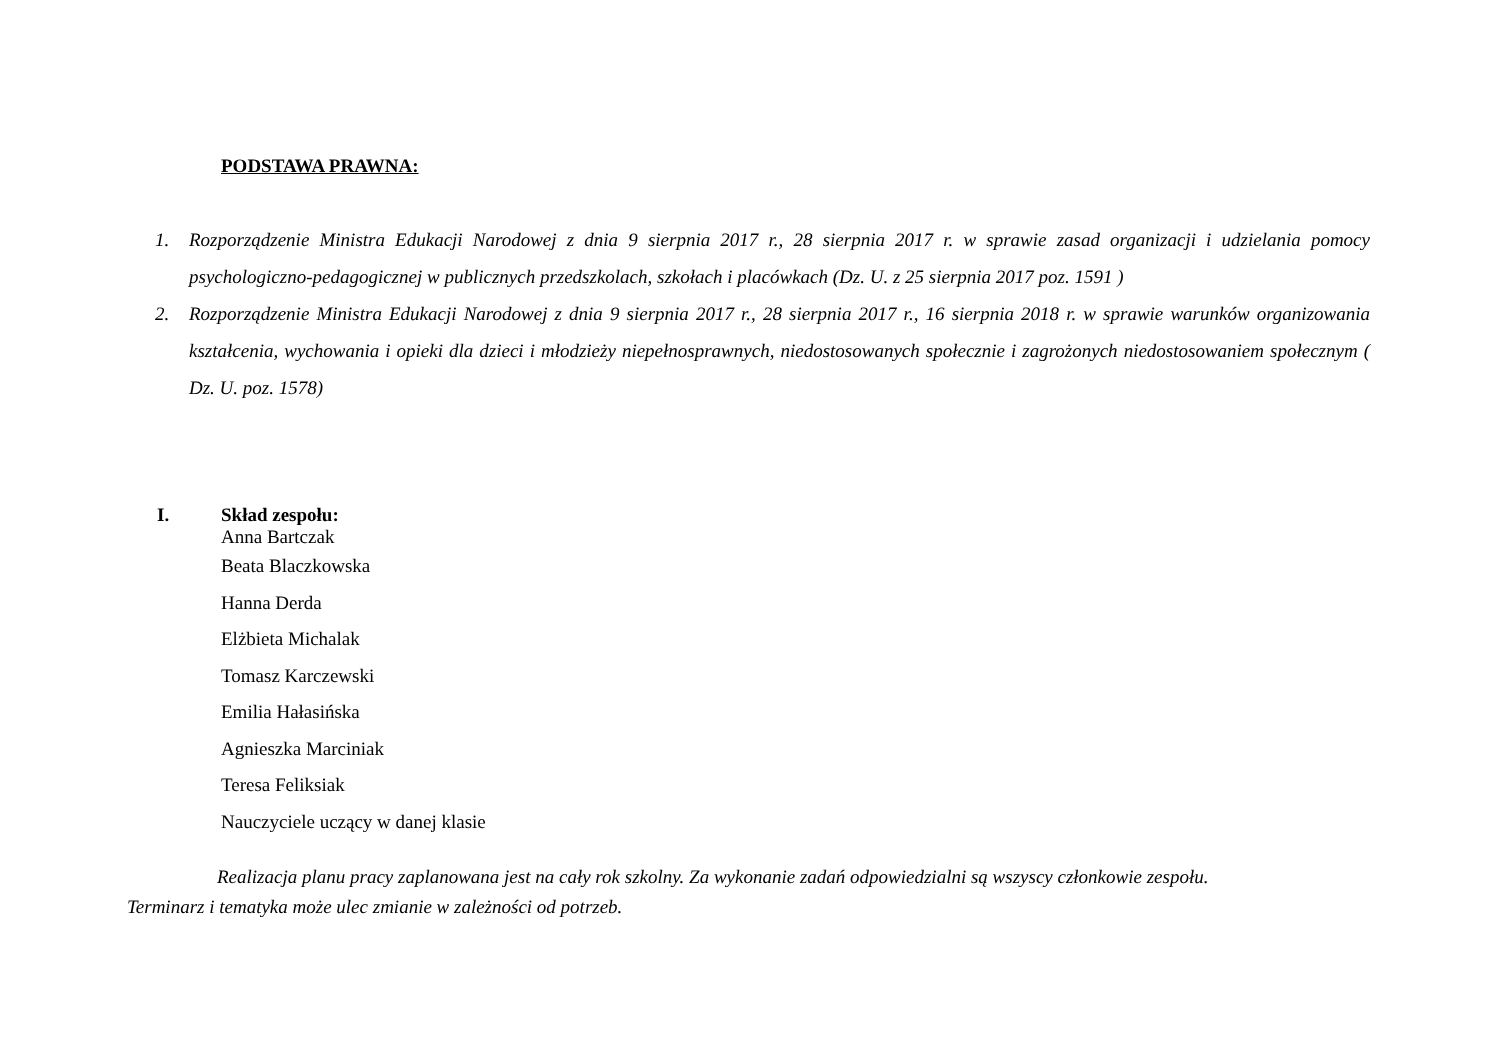PODSTAWA PRAWNA:
1. Rozporządzenie Ministra Edukacji Narodowej z dnia 9 sierpnia 2017 r., 28 sierpnia 2017 r. w sprawie zasad organizacji i udzielania pomocy psychologiczno-pedagogicznej w publicznych przedszkolach, szkołach i placówkach (Dz. U. z 25 sierpnia 2017 poz. 1591 )
2. Rozporządzenie Ministra Edukacji Narodowej z dnia 9 sierpnia 2017 r., 28 sierpnia 2017 r., 16 sierpnia 2018 r. w sprawie warunków organizowania kształcenia, wychowania i opieki dla dzieci i młodzieży niepełnosprawnych, niedostosowanych społecznie i zagrożonych niedostosowaniem społecznym ( Dz. U. poz. 1578)
I. Skład zespołu:
Anna Bartczak
Beata Blaczkowska
Hanna Derda
Elżbieta Michalak
Tomasz Karczewski
Emilia Hałasińska
Agnieszka Marciniak
Teresa Feliksiak
Nauczyciele uczący w danej klasie
Realizacja planu pracy zaplanowana jest na cały rok szkolny. Za wykonanie zadań odpowiedzialni są wszyscy członkowie zespołu.
Terminarz i tematyka może ulec zmianie w zależności od potrzeb.